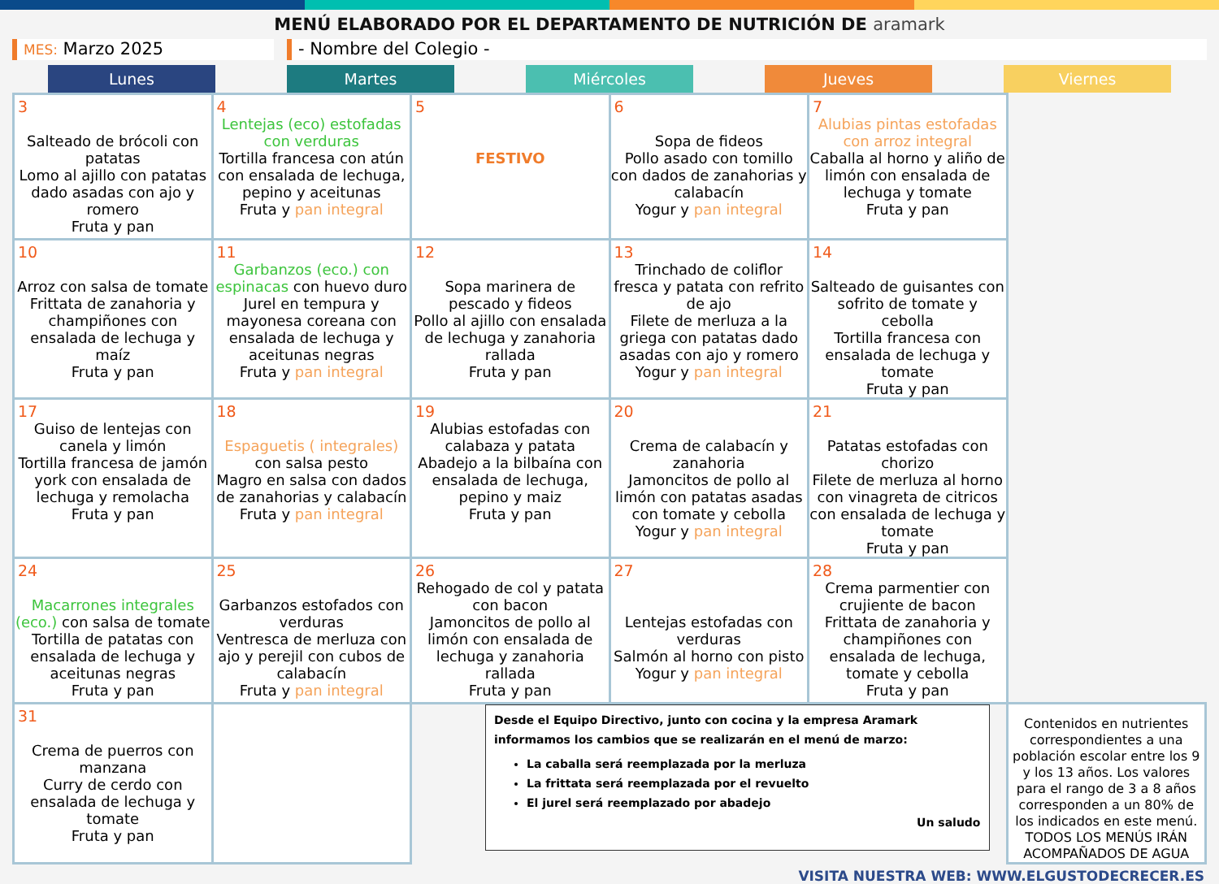MENÚ ELABORADO POR EL DEPARTAMENTO DE NUTRICIÓN DE aramark
MES: Marzo 2025 - Nombre del Colegio -
Lunes Martes Miércoles Jueves Viernes
| 3 Salteado de brócoli con patatas Lomo al ajillo con patatas dado asadas con ajo y romero Fruta y pan | 4 Lentejas (eco) estofadas con verduras Tortilla francesa con atún con ensalada de lechuga, pepino y aceitunas Fruta y pan integral | 5 FESTIVO | 6 Sopa de fideos Pollo asado con tomillo con dados de zanahorias y calabacín Yogur y pan integral | 7 Alubias pintas estofadas con arroz integral Caballa al horno y aliño de limón con ensalada de lechuga y tomate Fruta y pan | |
| 10 Arroz con salsa de tomate Frittata de zanahoria y champiñones con ensalada de lechuga y maíz Fruta y pan | 11 Garbanzos (eco.) con espinacas con huevo duro Jurel en tempura y mayonesa coreana con ensalada de lechuga y aceitunas negras Fruta y pan integral | 12 Sopa marinera de pescado y fideos Pollo al ajillo con ensalada de lechuga y zanahoria rallada Fruta y pan | 13 Trinchado de coliflor fresca y patata con refrito de ajo Filete de merluza a la griega con patatas dado asadas con ajo y romero Yogur y pan integral | 14 Salteado de guisantes con sofrito de tomate y cebolla Tortilla francesa con ensalada de lechuga y tomate Fruta y pan | |
| 17 Guiso de lentejas con canela y limón Tortilla francesa de jamón york con ensalada de lechuga y remolacha Fruta y pan | 18 Espaguetis ( integrales) con salsa pesto Magro en salsa con dados de zanahorias y calabacín Fruta y pan integral | 19 Alubias estofadas con calabaza y patata Abadejo a la bilbaína con ensalada de lechuga, pepino y maiz Fruta y pan | 20 Crema de calabacín y zanahoria Jamoncitos de pollo al limón con patatas asadas con tomate y cebolla Yogur y pan integral | 21 Patatas estofadas con chorizo Filete de merluza al horno con vinagreta de citricos con ensalada de lechuga y tomate Fruta y pan | |
| 24 Macarrones integrales (eco.) con salsa de tomate Tortilla de patatas con ensalada de lechuga y aceitunas negras Fruta y pan | 25 Garbanzos estofados con verduras Ventresca de merluza con ajo y perejil con cubos de calabacín Fruta y pan integral | 26 Rehogado de col y patata con bacon Jamoncitos de pollo al limón con ensalada de lechuga y zanahoria rallada Fruta y pan | 27 Lentejas estofadas con verduras Salmón al horno con pisto Yogur y pan integral | 28 Crema parmentier con crujiente de bacon Frittata de zanahoria y champiñones con ensalada de lechuga, tomate y cebolla Fruta y pan | |
| 31 Crema de puerros con manzana Curry de cerdo con ensalada de lechuga y tomate Fruta y pan | | Desde el Equipo Directivo, junto con cocina y la empresa Aramark informamos los cambios que se realizarán en el menú de marzo: La caballa será reemplazada por la merluza La frittata será reemplazada por el revuelto El jurel será reemplazado por abadejo Un saludo | | | Contenidos en nutrientes correspondientes a una población escolar entre los 9 y los 13 años. Los valores para el rango de 3 a 8 años corresponden a un 80% de los indicados en este menú. TODOS LOS MENÚS IRÁN ACOMPAÑADOS DE AGUA |
VISITA NUESTRA WEB: WWW.ELGUSTODECRECER.ES